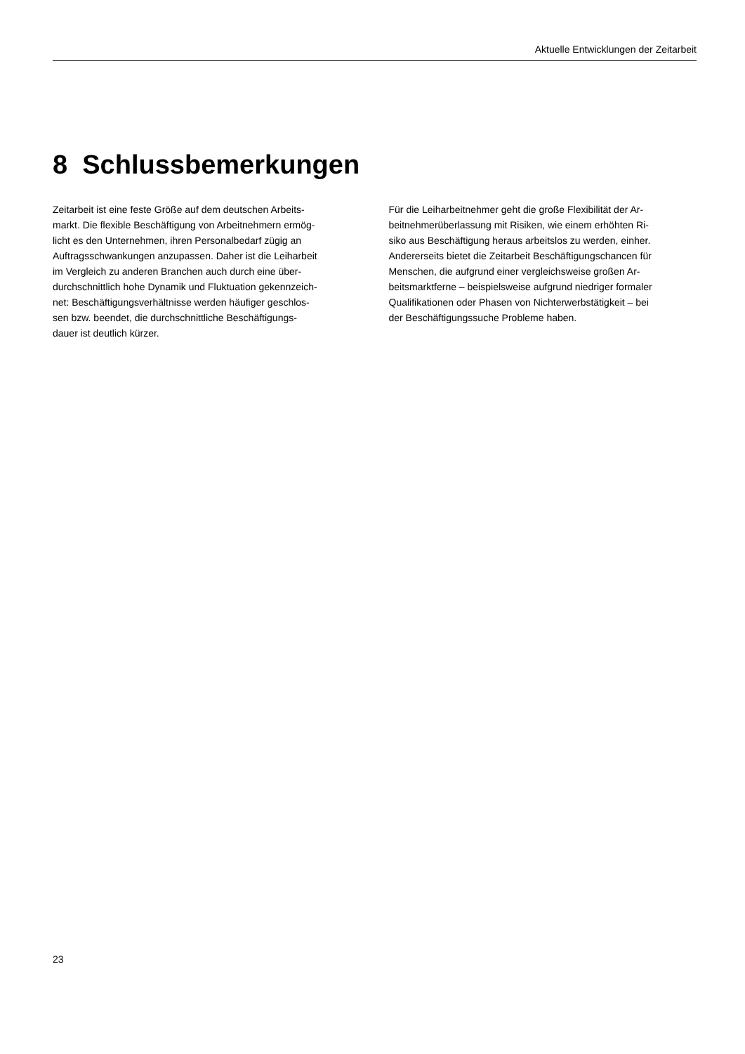Aktuelle Entwicklungen der Zeitarbeit
8 Schlussbemerkungen
Zeitarbeit ist eine feste Größe auf dem deutschen Arbeits-
markt. Die flexible Beschäftigung von Arbeitnehmern ermög-
licht es den Unternehmen, ihren Personalbedarf zügig an
Auftragsschwankungen anzupassen. Daher ist die Leiharbeit
im Vergleich zu anderen Branchen auch durch eine über-
durchschnittlich hohe Dynamik und Fluktuation gekennzeich-
net: Beschäftigungsverhältnisse werden häufiger geschlos-
sen bzw. beendet, die durchschnittliche Beschäftigungs-
dauer ist deutlich kürzer.
Für die Leiharbeitnehmer geht die große Flexibilität der Ar-
beitnehmerüberlassung mit Risiken, wie einem erhöhten Ri-
siko aus Beschäftigung heraus arbeitslos zu werden, einher.
Andererseits bietet die Zeitarbeit Beschäftigungschancen für
Menschen, die aufgrund einer vergleichsweise großen Ar-
beitsmarktferne – beispielsweise aufgrund niedriger formaler
Qualifikationen oder Phasen von Nichterwerbstätigkeit – bei
der Beschäftigungssuche Probleme haben.
23